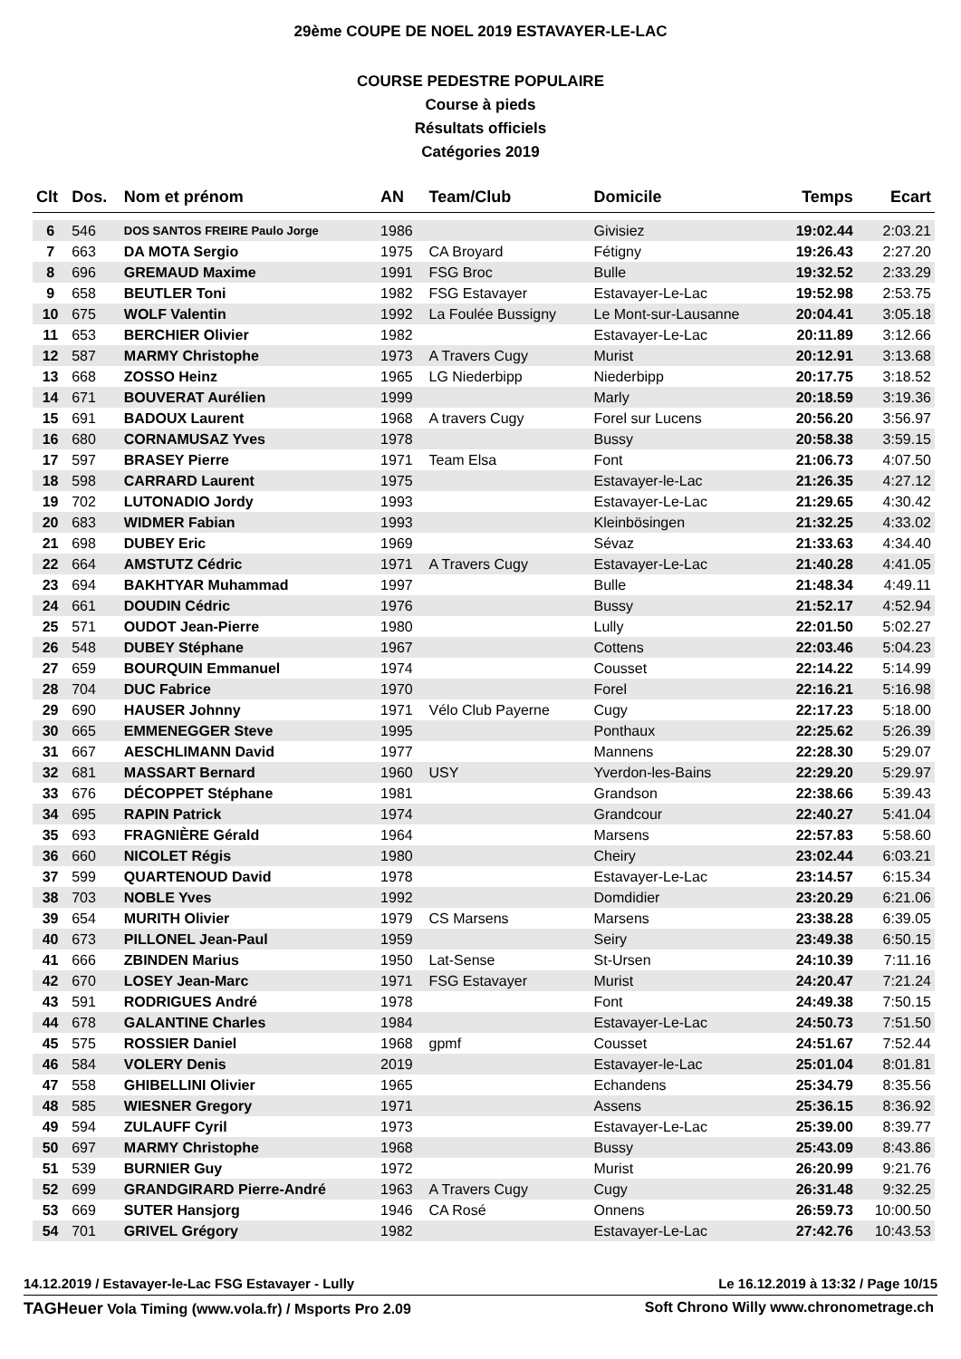29ème COUPE DE NOEL 2019 ESTAVAYER-LE-LAC
COURSE PEDESTRE POPULAIRE
Course à pieds
Résultats officiels
Catégories 2019
| Clt | Dos. | Nom et prénom | AN | Team/Club | Domicile | Temps | Ecart |
| --- | --- | --- | --- | --- | --- | --- | --- |
| 6 | 546 | DOS SANTOS FREIRE Paulo Jorge | 1986 | | Givisiez | 19:02.44 | 2:03.21 |
| 7 | 663 | DA MOTA Sergio | 1975 | CA Broyard | Fétigny | 19:26.43 | 2:27.20 |
| 8 | 696 | GREMAUD Maxime | 1991 | FSG Broc | Bulle | 19:32.52 | 2:33.29 |
| 9 | 658 | BEUTLER Toni | 1982 | FSG Estavayer | Estavayer-Le-Lac | 19:52.98 | 2:53.75 |
| 10 | 675 | WOLF Valentin | 1992 | La Foulée Bussigny | Le Mont-sur-Lausanne | 20:04.41 | 3:05.18 |
| 11 | 653 | BERCHIER Olivier | 1982 | | Estavayer-Le-Lac | 20:11.89 | 3:12.66 |
| 12 | 587 | MARMY Christophe | 1973 | A Travers Cugy | Murist | 20:12.91 | 3:13.68 |
| 13 | 668 | ZOSSO Heinz | 1965 | LG Niederbipp | Niederbipp | 20:17.75 | 3:18.52 |
| 14 | 671 | BOUVERAT Aurélien | 1999 | | Marly | 20:18.59 | 3:19.36 |
| 15 | 691 | BADOUX Laurent | 1968 | A travers Cugy | Forel sur Lucens | 20:56.20 | 3:56.97 |
| 16 | 680 | CORNAMUSAZ Yves | 1978 | | Bussy | 20:58.38 | 3:59.15 |
| 17 | 597 | BRASEY Pierre | 1971 | Team Elsa | Font | 21:06.73 | 4:07.50 |
| 18 | 598 | CARRARD Laurent | 1975 | | Estavayer-le-Lac | 21:26.35 | 4:27.12 |
| 19 | 702 | LUTONADIO Jordy | 1993 | | Estavayer-Le-Lac | 21:29.65 | 4:30.42 |
| 20 | 683 | WIDMER Fabian | 1993 | | Kleinbösingen | 21:32.25 | 4:33.02 |
| 21 | 698 | DUBEY Eric | 1969 | | Sévaz | 21:33.63 | 4:34.40 |
| 22 | 664 | AMSTUTZ Cédric | 1971 | A Travers Cugy | Estavayer-Le-Lac | 21:40.28 | 4:41.05 |
| 23 | 694 | BAKHTYAR Muhammad | 1997 | | Bulle | 21:48.34 | 4:49.11 |
| 24 | 661 | DOUDIN Cédric | 1976 | | Bussy | 21:52.17 | 4:52.94 |
| 25 | 571 | OUDOT Jean-Pierre | 1980 | | Lully | 22:01.50 | 5:02.27 |
| 26 | 548 | DUBEY Stéphane | 1967 | | Cottens | 22:03.46 | 5:04.23 |
| 27 | 659 | BOURQUIN Emmanuel | 1974 | | Cousset | 22:14.22 | 5:14.99 |
| 28 | 704 | DUC Fabrice | 1970 | | Forel | 22:16.21 | 5:16.98 |
| 29 | 690 | HAUSER Johnny | 1971 | Vélo Club Payerne | Cugy | 22:17.23 | 5:18.00 |
| 30 | 665 | EMMENEGGER Steve | 1995 | | Ponthaux | 22:25.62 | 5:26.39 |
| 31 | 667 | AESCHLIMANN David | 1977 | | Mannens | 22:28.30 | 5:29.07 |
| 32 | 681 | MASSART Bernard | 1960 | USY | Yverdon-les-Bains | 22:29.20 | 5:29.97 |
| 33 | 676 | DÉCOPPET Stéphane | 1981 | | Grandson | 22:38.66 | 5:39.43 |
| 34 | 695 | RAPIN Patrick | 1974 | | Grandcour | 22:40.27 | 5:41.04 |
| 35 | 693 | FRAGNIÈRE Gérald | 1964 | | Marsens | 22:57.83 | 5:58.60 |
| 36 | 660 | NICOLET Régis | 1980 | | Cheiry | 23:02.44 | 6:03.21 |
| 37 | 599 | QUARTENOUD David | 1978 | | Estavayer-Le-Lac | 23:14.57 | 6:15.34 |
| 38 | 703 | NOBLE Yves | 1992 | | Domdidier | 23:20.29 | 6:21.06 |
| 39 | 654 | MURITH Olivier | 1979 | CS Marsens | Marsens | 23:38.28 | 6:39.05 |
| 40 | 673 | PILLONEL Jean-Paul | 1959 | | Seiry | 23:49.38 | 6:50.15 |
| 41 | 666 | ZBINDEN Marius | 1950 | Lat-Sense | St-Ursen | 24:10.39 | 7:11.16 |
| 42 | 670 | LOSEY Jean-Marc | 1971 | FSG Estavayer | Murist | 24:20.47 | 7:21.24 |
| 43 | 591 | RODRIGUES André | 1978 | | Font | 24:49.38 | 7:50.15 |
| 44 | 678 | GALANTINE Charles | 1984 | | Estavayer-Le-Lac | 24:50.73 | 7:51.50 |
| 45 | 575 | ROSSIER Daniel | 1968 | gpmf | Cousset | 24:51.67 | 7:52.44 |
| 46 | 584 | VOLERY Denis | 2019 | | Estavayer-le-Lac | 25:01.04 | 8:01.81 |
| 47 | 558 | GHIBELLINI Olivier | 1965 | | Echandens | 25:34.79 | 8:35.56 |
| 48 | 585 | WIESNER Gregory | 1971 | | Assens | 25:36.15 | 8:36.92 |
| 49 | 594 | ZULAUFF Cyril | 1973 | | Estavayer-Le-Lac | 25:39.00 | 8:39.77 |
| 50 | 697 | MARMY Christophe | 1968 | | Bussy | 25:43.09 | 8:43.86 |
| 51 | 539 | BURNIER Guy | 1972 | | Murist | 26:20.99 | 9:21.76 |
| 52 | 699 | GRANDGIRARD Pierre-André | 1963 | A Travers Cugy | Cugy | 26:31.48 | 9:32.25 |
| 53 | 669 | SUTER Hansjorg | 1946 | CA Rosé | Onnens | 26:59.73 | 10:00.50 |
| 54 | 701 | GRIVEL Grégory | 1982 | | Estavayer-Le-Lac | 27:42.76 | 10:43.53 |
14.12.2019 / Estavayer-le-Lac FSG Estavayer - Lully Le 16.12.2019 à 13:32 / Page 10/15
TAGHeuer Vola Timing (www.vola.fr) / Msports Pro 2.09 Soft Chrono Willy www.chronometrage.ch